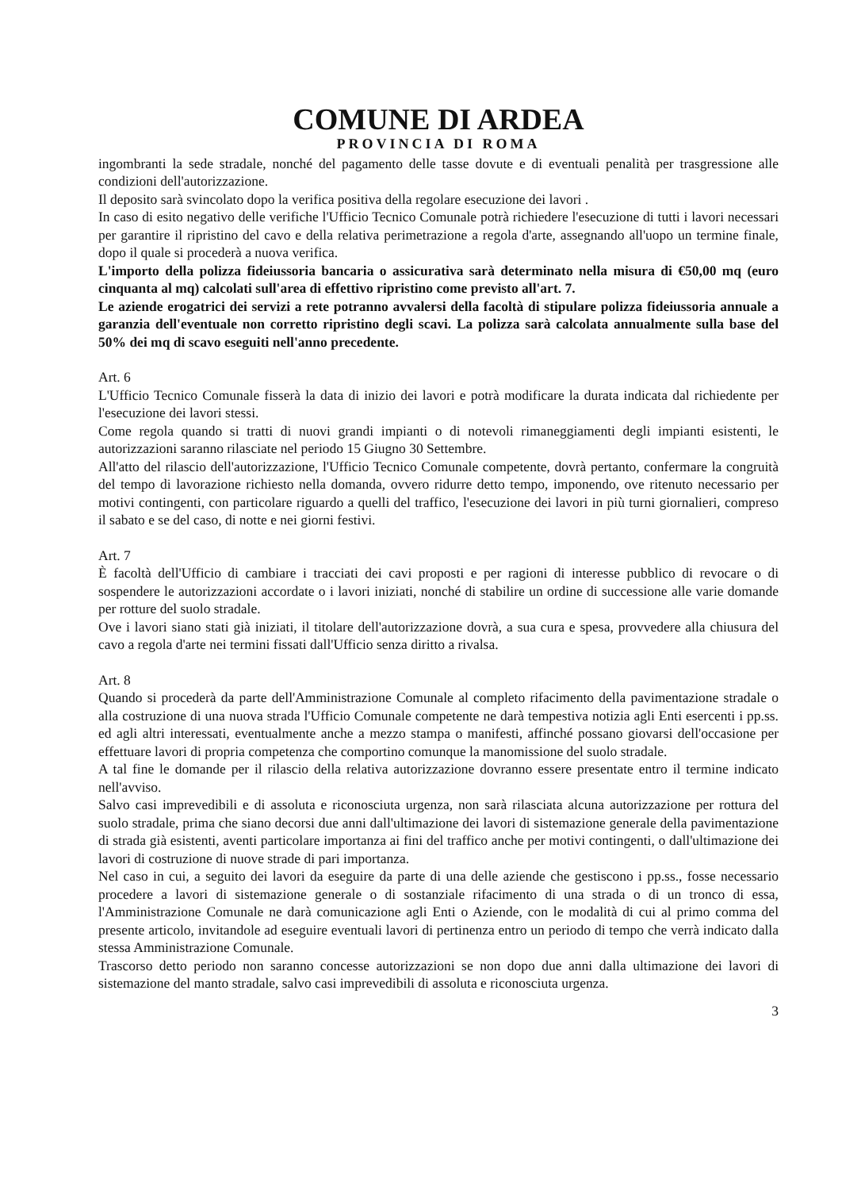COMUNE DI ARDEA
PROVINCIA DI ROMA
ingombranti la sede stradale, nonché del pagamento delle tasse dovute e di eventuali penalità per trasgressione alle condizioni dell'autorizzazione.
Il deposito sarà svincolato dopo la verifica positiva della regolare esecuzione dei lavori .
In caso di esito negativo delle verifiche l'Ufficio Tecnico Comunale potrà richiedere l'esecuzione di tutti i lavori necessari per garantire il ripristino del cavo e della relativa perimetrazione a regola d'arte, assegnando all'uopo un termine finale, dopo il quale si procederà a nuova verifica.
L'importo della polizza fideiussoria bancaria o assicurativa sarà determinato nella misura di €50,00 mq (euro cinquanta al mq) calcolati sull'area di effettivo ripristino come previsto all'art. 7.
Le aziende erogatrici dei servizi a rete potranno avvalersi della facoltà di stipulare polizza fideiussoria annuale a garanzia dell'eventuale non corretto ripristino degli scavi. La polizza sarà calcolata annualmente sulla base del 50% dei mq di scavo eseguiti nell'anno precedente.
Art. 6
L'Ufficio Tecnico Comunale fisserà la data di inizio dei lavori e potrà modificare la durata indicata dal richiedente per l'esecuzione dei lavori stessi.
Come regola quando si tratti di nuovi grandi impianti o di notevoli rimaneggiamenti degli impianti esistenti, le autorizzazioni saranno rilasciate nel periodo 15 Giugno 30 Settembre.
All'atto del rilascio dell'autorizzazione, l'Ufficio Tecnico Comunale competente, dovrà pertanto, confermare la congruità del tempo di lavorazione richiesto nella domanda, ovvero ridurre detto tempo, imponendo, ove ritenuto necessario per motivi contingenti, con particolare riguardo a quelli del traffico, l'esecuzione dei lavori in più turni giornalieri, compreso il sabato e se del caso, di notte e nei giorni festivi.
Art. 7
È facoltà dell'Ufficio di cambiare i tracciati dei cavi proposti e per ragioni di interesse pubblico di revocare o di sospendere le autorizzazioni accordate o i lavori iniziati, nonché di stabilire un ordine di successione alle varie domande per rotture del suolo stradale.
Ove i lavori siano stati già iniziati, il titolare dell'autorizzazione dovrà, a sua cura e spesa, provvedere alla chiusura del cavo a regola d'arte nei termini fissati dall'Ufficio senza diritto a rivalsa.
Art. 8
Quando si procederà da parte dell'Amministrazione Comunale al completo rifacimento della pavimentazione stradale o alla costruzione di una nuova strada l'Ufficio Comunale competente ne darà tempestiva notizia agli Enti esercenti i pp.ss. ed agli altri interessati, eventualmente anche a mezzo stampa o manifesti, affinché possano giovarsi dell'occasione per effettuare lavori di propria competenza che comportino comunque la manomissione del suolo stradale.
A tal fine le domande per il rilascio della relativa autorizzazione dovranno essere presentate entro il termine indicato nell'avviso.
Salvo casi imprevedibili e di assoluta e riconosciuta urgenza, non sarà rilasciata alcuna autorizzazione per rottura del suolo stradale, prima che siano decorsi due anni dall'ultimazione dei lavori di sistemazione generale della pavimentazione di strada già esistenti, aventi particolare importanza ai fini del traffico anche per motivi contingenti, o dall'ultimazione dei lavori di costruzione di nuove strade di pari importanza.
Nel caso in cui, a seguito dei lavori da eseguire da parte di una delle aziende che gestiscono i pp.ss., fosse necessario procedere a lavori di sistemazione generale o di sostanziale rifacimento di una strada o di un tronco di essa, l'Amministrazione Comunale ne darà comunicazione agli Enti o Aziende, con le modalità di cui al primo comma del presente articolo, invitandole ad eseguire eventuali lavori di pertinenza entro un periodo di tempo che verrà indicato dalla stessa Amministrazione Comunale.
Trascorso detto periodo non saranno concesse autorizzazioni se non dopo due anni dalla ultimazione dei lavori di sistemazione del manto stradale, salvo casi imprevedibili di assoluta e riconosciuta urgenza.
3